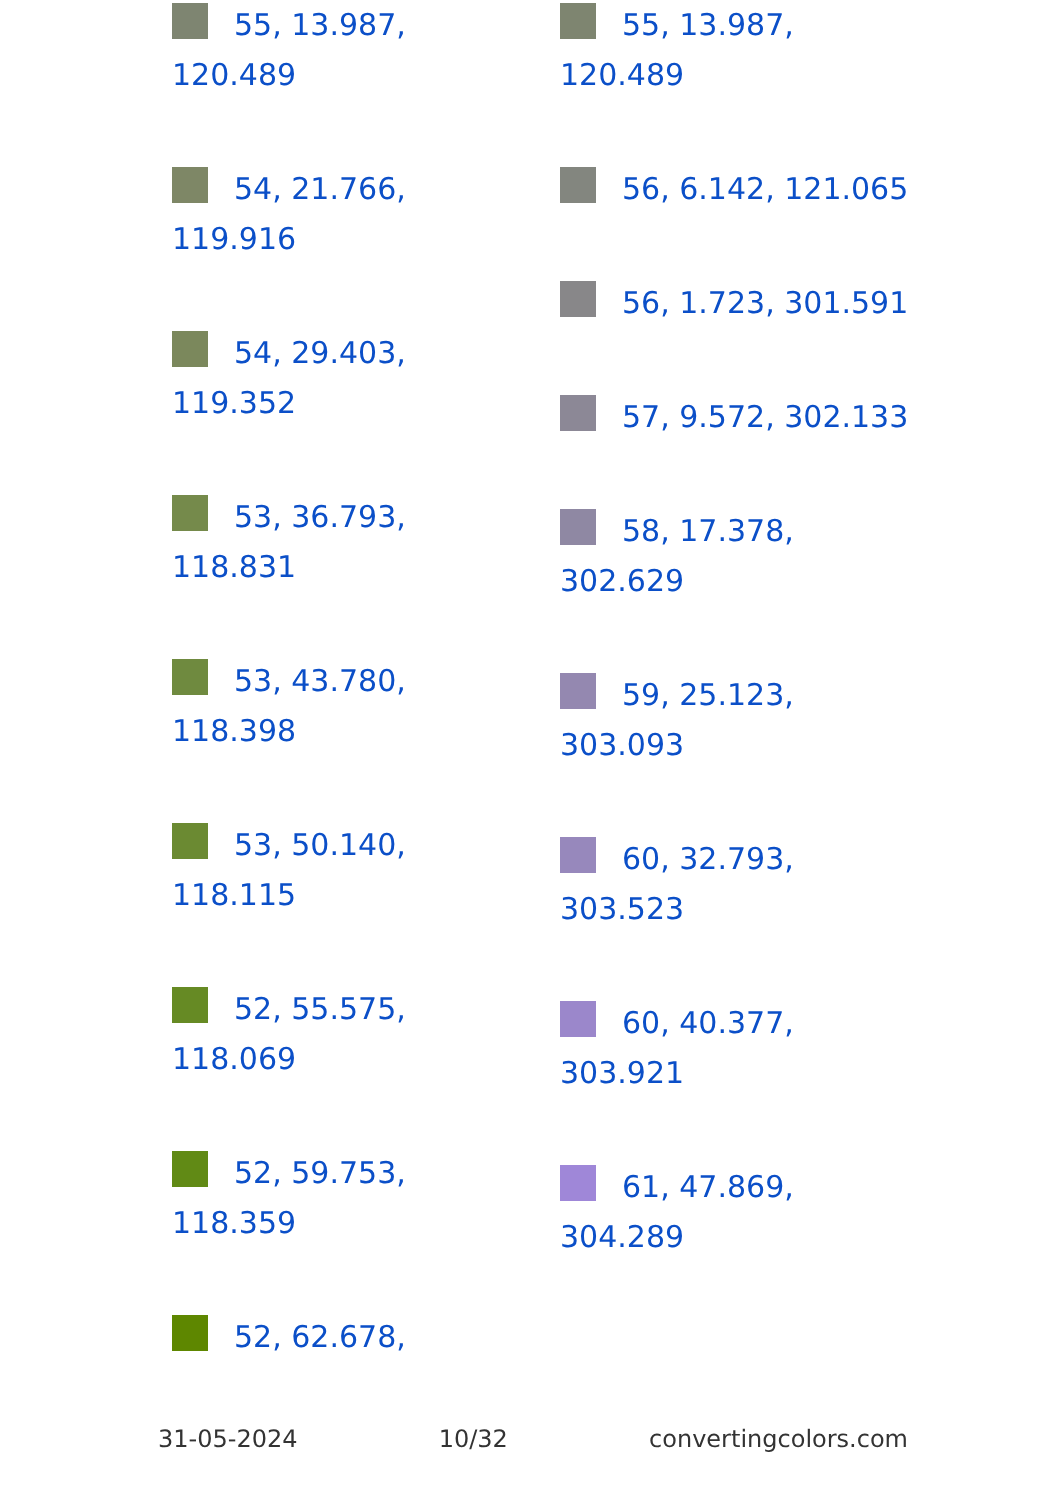55, 13.987, 120.489
54, 21.766, 119.916
54, 29.403, 119.352
53, 36.793, 118.831
53, 43.780, 118.398
53, 50.140, 118.115
52, 55.575, 118.069
52, 59.753, 118.359
52, 62.678,
55, 13.987, 120.489
56, 6.142, 121.065
56, 1.723, 301.591
57, 9.572, 302.133
58, 17.378, 302.629
59, 25.123, 303.093
60, 32.793, 303.523
60, 40.377, 303.921
61, 47.869, 304.289
31-05-2024 10/32 convertingcolors.com